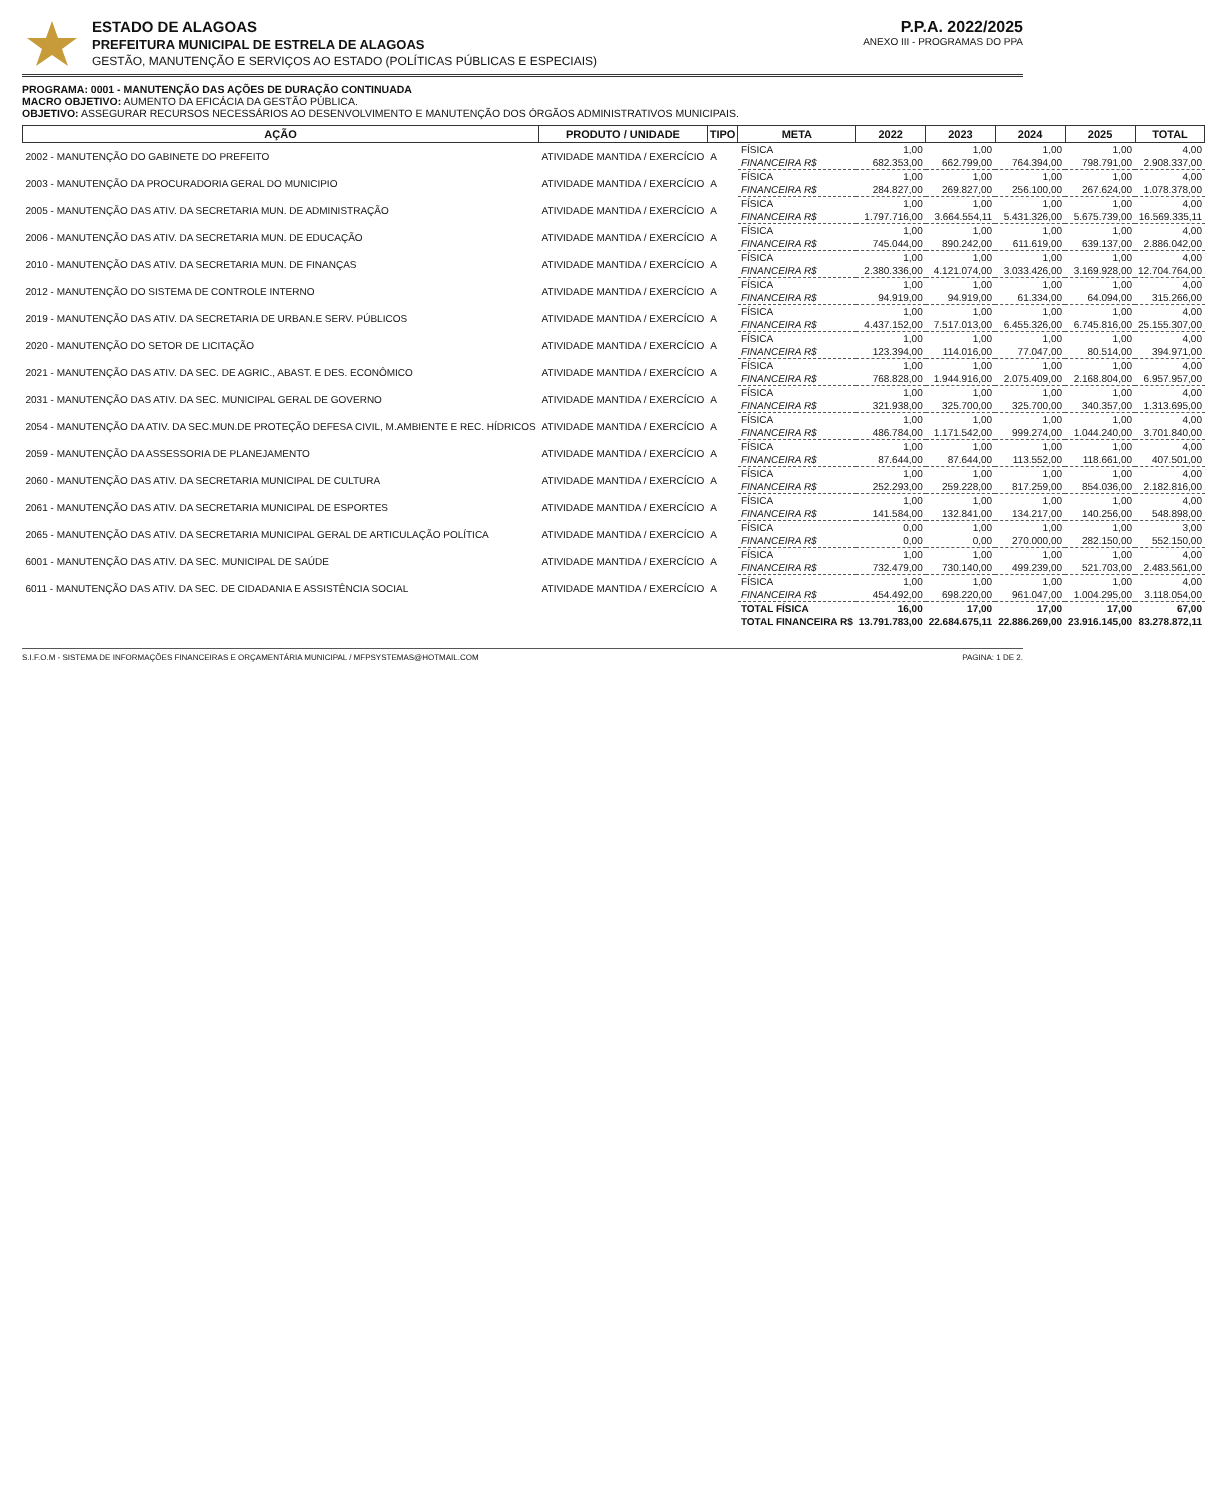ESTADO DE ALAGOAS
PREFEITURA MUNICIPAL DE ESTRELA DE ALAGOAS
GESTÃO, MANUTENÇÃO E SERVIÇOS AO ESTADO (POLÍTICAS PÚBLICAS E ESPECIAIS)
P.P.A. 2022/2025
ANEXO III - PROGRAMAS DO PPA
PROGRAMA: 0001 - MANUTENÇÃO DAS AÇÕES DE DURAÇÃO CONTINUADA
MACRO OBJETIVO: AUMENTO DA EFICÁCIA DA GESTÃO PÚBLICA.
OBJETIVO: ASSEGURAR RECURSOS NECESSÁRIOS AO DESENVOLVIMENTO E MANUTENÇÃO DOS ÓRGÃOS ADMINISTRATIVOS MUNICIPAIS.
| AÇÃO | PRODUTO / UNIDADE | TIPO | META | 2022 | 2023 | 2024 | 2025 | TOTAL |
| --- | --- | --- | --- | --- | --- | --- | --- | --- |
| 2002 - MANUTENÇÃO DO GABINETE DO PREFEITO | ATIVIDADE MANTIDA / EXERCÍCIO | A | FÍSICA | 1,00 | 1,00 | 1,00 | 1,00 | 4,00 |
| | | | FINANCEIRA R$ | 682.353,00 | 662.799,00 | 764.394,00 | 798.791,00 | 2.908.337,00 |
| 2003 - MANUTENÇÃO DA PROCURADORIA GERAL DO MUNICIPIO | ATIVIDADE MANTIDA / EXERCÍCIO | A | FÍSICA | 1,00 | 1,00 | 1,00 | 1,00 | 4,00 |
| | | | FINANCEIRA R$ | 284.827,00 | 269.827,00 | 256.100,00 | 267.624,00 | 1.078.378,00 |
| 2005 - MANUTENÇÃO DAS ATIV. DA SECRETARIA MUN. DE ADMINISTRAÇÃO | ATIVIDADE MANTIDA / EXERCÍCIO | A | FÍSICA | 1,00 | 1,00 | 1,00 | 1,00 | 4,00 |
| | | | FINANCEIRA R$ | 1.797.716,00 | 3.664.554,11 | 5.431.326,00 | 5.675.739,00 | 16.569.335,11 |
| 2006 - MANUTENÇÃO DAS ATIV. DA SECRETARIA MUN. DE EDUCAÇÃO | ATIVIDADE MANTIDA / EXERCÍCIO | A | FÍSICA | 1,00 | 1,00 | 1,00 | 1,00 | 4,00 |
| | | | FINANCEIRA R$ | 745.044,00 | 890.242,00 | 611.619,00 | 639.137,00 | 2.886.042,00 |
| 2010 - MANUTENÇÃO DAS ATIV. DA SECRETARIA MUN. DE FINANÇAS | ATIVIDADE MANTIDA / EXERCÍCIO | A | FÍSICA | 1,00 | 1,00 | 1,00 | 1,00 | 4,00 |
| | | | FINANCEIRA R$ | 2.380.336,00 | 4.121.074,00 | 3.033.426,00 | 3.169.928,00 | 12.704.764,00 |
| 2012 - MANUTENÇÃO DO SISTEMA DE CONTROLE INTERNO | ATIVIDADE MANTIDA / EXERCÍCIO | A | FÍSICA | 1,00 | 1,00 | 1,00 | 1,00 | 4,00 |
| | | | FINANCEIRA R$ | 94.919,00 | 94.919,00 | 61.334,00 | 64.094,00 | 315.266,00 |
| 2019 - MANUTENÇÃO DAS ATIV. DA SECRETARIA DE URBAN.E SERV. PÚBLICOS | ATIVIDADE MANTIDA / EXERCÍCIO | A | FÍSICA | 1,00 | 1,00 | 1,00 | 1,00 | 4,00 |
| | | | FINANCEIRA R$ | 4.437.152,00 | 7.517.013,00 | 6.455.326,00 | 6.745.816,00 | 25.155.307,00 |
| 2020 - MANUTENÇÃO DO SETOR DE LICITAÇÃO | ATIVIDADE MANTIDA / EXERCÍCIO | A | FÍSICA | 1,00 | 1,00 | 1,00 | 1,00 | 4,00 |
| | | | FINANCEIRA R$ | 123.394,00 | 114.016,00 | 77.047,00 | 80.514,00 | 394.971,00 |
| 2021 - MANUTENÇÃO DAS ATIV. DA SEC. DE AGRIC., ABAST. E DES. ECONÔMICO | ATIVIDADE MANTIDA / EXERCÍCIO | A | FÍSICA | 1,00 | 1,00 | 1,00 | 1,00 | 4,00 |
| | | | FINANCEIRA R$ | 768.828,00 | 1.944.916,00 | 2.075.409,00 | 2.168.804,00 | 6.957.957,00 |
| 2031 - MANUTENÇÃO DAS ATIV. DA SEC. MUNICIPAL GERAL DE GOVERNO | ATIVIDADE MANTIDA / EXERCÍCIO | A | FÍSICA | 1,00 | 1,00 | 1,00 | 1,00 | 4,00 |
| | | | FINANCEIRA R$ | 321.938,00 | 325.700,00 | 325.700,00 | 340.357,00 | 1.313.695,00 |
| 2054 - MANUTENÇÃO DA ATIV. DA SEC.MUN.DE PROTEÇÃO DEFESA CIVIL, M.AMBIENTE E REC. HÍDRICOS | ATIVIDADE MANTIDA / EXERCÍCIO | A | FÍSICA | 1,00 | 1,00 | 1,00 | 1,00 | 4,00 |
| | | | FINANCEIRA R$ | 486.784,00 | 1.171.542,00 | 999.274,00 | 1.044.240,00 | 3.701.840,00 |
| 2059 - MANUTENÇÃO DA ASSESSORIA DE PLANEJAMENTO | ATIVIDADE MANTIDA / EXERCÍCIO | A | FÍSICA | 1,00 | 1,00 | 1,00 | 1,00 | 4,00 |
| | | | FINANCEIRA R$ | 87.644,00 | 87.644,00 | 113.552,00 | 118.661,00 | 407.501,00 |
| 2060 - MANUTENÇÃO DAS ATIV. DA SECRETARIA MUNICIPAL DE CULTURA | ATIVIDADE MANTIDA / EXERCÍCIO | A | FÍSICA | 1,00 | 1,00 | 1,00 | 1,00 | 4,00 |
| | | | FINANCEIRA R$ | 252.293,00 | 259.228,00 | 817.259,00 | 854.036,00 | 2.182.816,00 |
| 2061 - MANUTENÇÃO DAS ATIV. DA SECRETARIA MUNICIPAL DE ESPORTES | ATIVIDADE MANTIDA / EXERCÍCIO | A | FÍSICA | 1,00 | 1,00 | 1,00 | 1,00 | 4,00 |
| | | | FINANCEIRA R$ | 141.584,00 | 132.841,00 | 134.217,00 | 140.256,00 | 548.898,00 |
| 2065 - MANUTENÇÃO DAS ATIV. DA SECRETARIA MUNICIPAL GERAL DE ARTICULAÇÃO POLÍTICA | ATIVIDADE MANTIDA / EXERCÍCIO | A | FÍSICA | 0,00 | 1,00 | 1,00 | 1,00 | 3,00 |
| | | | FINANCEIRA R$ | 0,00 | 0,00 | 270.000,00 | 282.150,00 | 552.150,00 |
| 6001 - MANUTENÇÃO DAS ATIV. DA SEC. MUNICIPAL DE SAÚDE | ATIVIDADE MANTIDA / EXERCÍCIO | A | FÍSICA | 1,00 | 1,00 | 1,00 | 1,00 | 4,00 |
| | | | FINANCEIRA R$ | 732.479,00 | 730.140,00 | 499.239,00 | 521.703,00 | 2.483.561,00 |
| 6011 - MANUTENÇÃO DAS ATIV. DA SEC. DE CIDADANIA E ASSISTÊNCIA SOCIAL | ATIVIDADE MANTIDA / EXERCÍCIO | A | FÍSICA | 1,00 | 1,00 | 1,00 | 1,00 | 4,00 |
| | | | FINANCEIRA R$ | 454.492,00 | 698.220,00 | 961.047,00 | 1.004.295,00 | 3.118.054,00 |
| | | | TOTAL FÍSICA | 16,00 | 17,00 | 17,00 | 17,00 | 67,00 |
| | | | TOTAL FINANCEIRA R$ | 13.791.783,00 | 22.684.675,11 | 22.886.269,00 | 23.916.145,00 | 83.278.872,11 |
S.I.F.O.M - SISTEMA DE INFORMAÇÕES FINANCEIRAS E ORÇAMENTÁRIA MUNICIPAL / MFPSYSTEMAS@HOTMAIL.COM PAGINA: 1 DE 2.